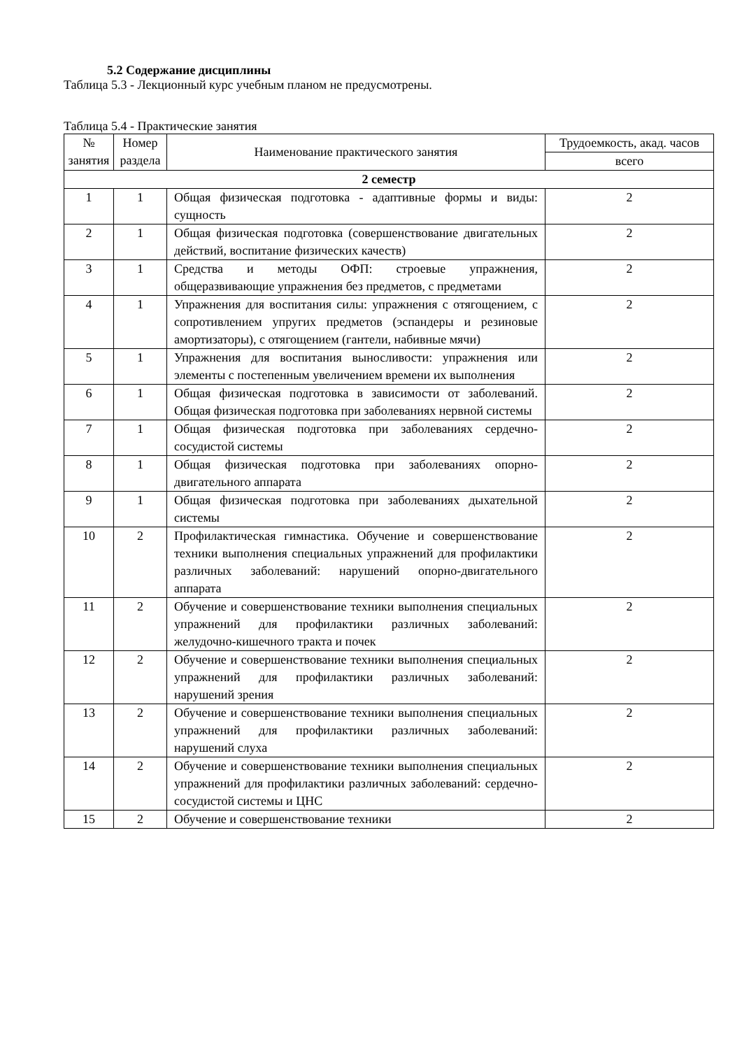5.2 Содержание дисциплины
Таблица 5.3 - Лекционный курс учебным планом не предусмотрены.
Таблица 5.4 - Практические занятия
| № занятия | Номер раздела | Наименование практического занятия | Трудоемкость, акад. часов |
| --- | --- | --- | --- |
| | | | всего |
| 2 семестр | | | |
| 1 | 1 | Общая физическая подготовка - адаптивные формы и виды: сущность | 2 |
| 2 | 1 | Общая физическая подготовка (совершенствование двигательных действий, воспитание физических качеств) | 2 |
| 3 | 1 | Средства и методы ОФП: строевые упражнения, общеразвивающие упражнения без предметов, с предметами | 2 |
| 4 | 1 | Упражнения для воспитания силы: упражнения с отягощением, с сопротивлением упругих предметов (эспандеры и резиновые амортизаторы), с отягощением (гантели, набивные мячи) | 2 |
| 5 | 1 | Упражнения для воспитания выносливости: упражнения или элементы с постепенным увеличением времени их выполнения | 2 |
| 6 | 1 | Общая физическая подготовка в зависимости от заболеваний. Общая физическая подготовка при заболеваниях нервной системы | 2 |
| 7 | 1 | Общая физическая подготовка при заболеваниях сердечно-сосудистой системы | 2 |
| 8 | 1 | Общая физическая подготовка при заболеваниях опорно-двигательного аппарата | 2 |
| 9 | 1 | Общая физическая подготовка при заболеваниях дыхательной системы | 2 |
| 10 | 2 | Профилактическая гимнастика. Обучение и совершенствование техники выполнения специальных упражнений для профилактики различных заболеваний: нарушений опорно-двигательного аппарата | 2 |
| 11 | 2 | Обучение и совершенствование техники выполнения специальных упражнений для профилактики различных заболеваний: желудочно-кишечного тракта и почек | 2 |
| 12 | 2 | Обучение и совершенствование техники выполнения специальных упражнений для профилактики различных заболеваний: нарушений зрения | 2 |
| 13 | 2 | Обучение и совершенствование техники выполнения специальных упражнений для профилактики различных заболеваний: нарушений слуха | 2 |
| 14 | 2 | Обучение и совершенствование техники выполнения специальных упражнений для профилактики различных заболеваний: сердечно-сосудистой системы и ЦНС | 2 |
| 15 | 2 | Обучение и совершенствование техники | 2 |